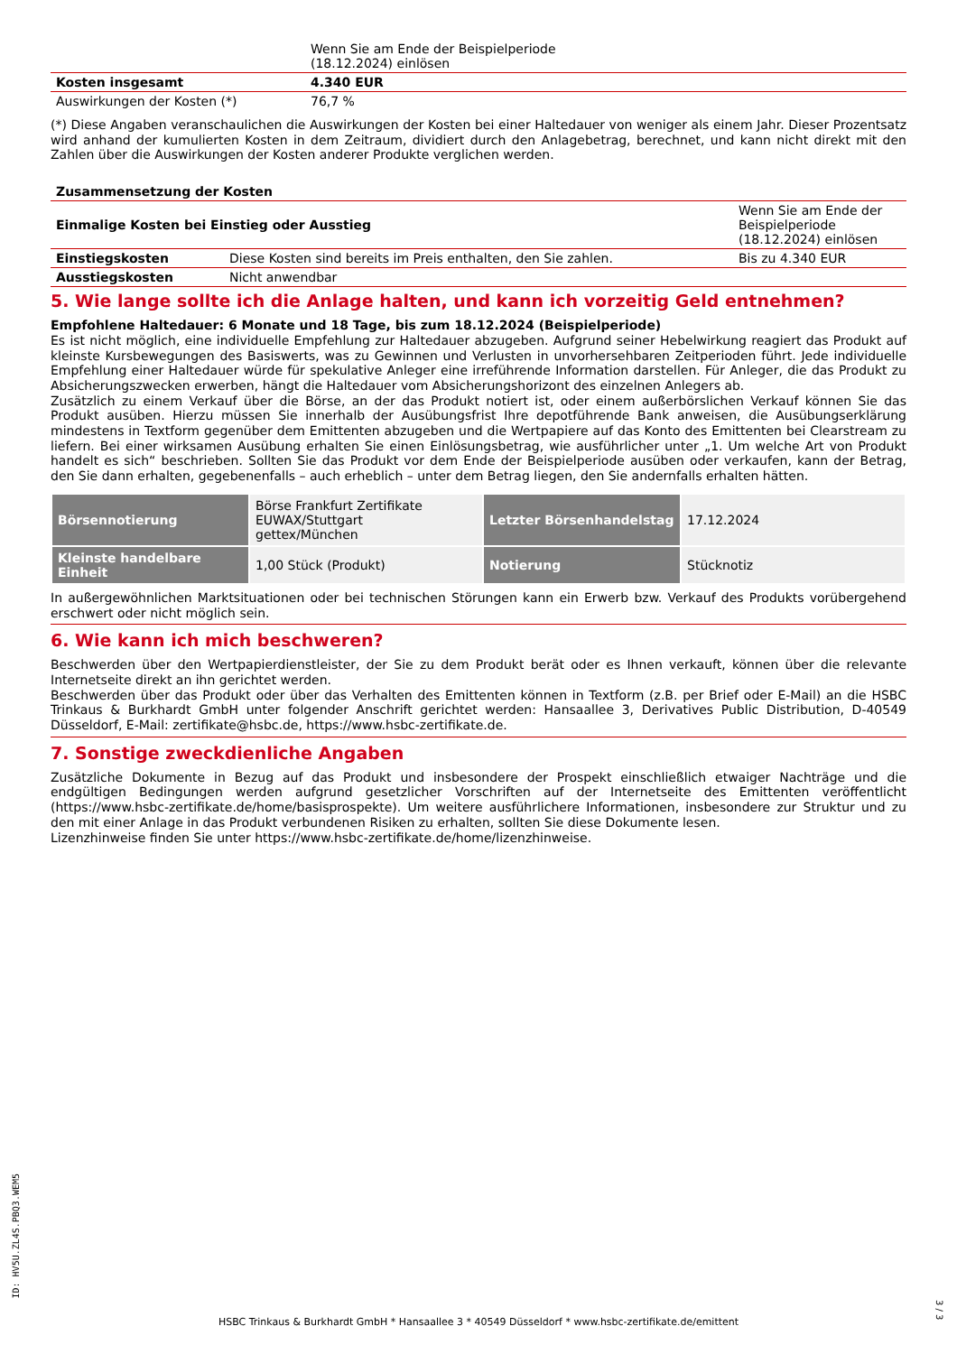| | Wenn Sie am Ende der Beispielperiode (18.12.2024) einlösen |
| Kosten insgesamt | 4.340 EUR |
| Auswirkungen der Kosten (*) | 76,7 % |
(*) Diese Angaben veranschaulichen die Auswirkungen der Kosten bei einer Haltedauer von weniger als einem Jahr. Dieser Prozentsatz wird anhand der kumulierten Kosten in dem Zeitraum, dividiert durch den Anlagebetrag, berechnet, und kann nicht direkt mit den Zahlen über die Auswirkungen der Kosten anderer Produkte verglichen werden.
| Zusammensetzung der Kosten | | |
| Einmalige Kosten bei Einstieg oder Ausstieg | | Wenn Sie am Ende der Beispielperiode (18.12.2024) einlösen |
| Einstiegskosten | Diese Kosten sind bereits im Preis enthalten, den Sie zahlen. | Bis zu 4.340 EUR |
| Ausstiegskosten | Nicht anwendbar | |
5. Wie lange sollte ich die Anlage halten, und kann ich vorzeitig Geld entnehmen?
Empfohlene Haltedauer: 6 Monate und 18 Tage, bis zum 18.12.2024 (Beispielperiode)
Es ist nicht möglich, eine individuelle Empfehlung zur Haltedauer abzugeben. Aufgrund seiner Hebelwirkung reagiert das Produkt auf kleinste Kursbewegungen des Basiswerts, was zu Gewinnen und Verlusten in unvorhersehbaren Zeitperioden führt. Jede individuelle Empfehlung einer Haltedauer würde für spekulative Anleger eine irreführende Information darstellen. Für Anleger, die das Produkt zu Absicherungszwecken erwerben, hängt die Haltedauer vom Absicherungshorizont des einzelnen Anlegers ab.
Zusätzlich zu einem Verkauf über die Börse, an der das Produkt notiert ist, oder einem außerbörslichen Verkauf können Sie das Produkt ausüben. Hierzu müssen Sie innerhalb der Ausübungsfrist Ihre depotführende Bank anweisen, die Ausübungserklärung mindestens in Textform gegenüber dem Emittenten abzugeben und die Wertpapiere auf das Konto des Emittenten bei Clearstream zu liefern. Bei einer wirksamen Ausübung erhalten Sie einen Einlösungsbetrag, wie ausführlicher unter „1. Um welche Art von Produkt handelt es sich“ beschrieben. Sollten Sie das Produkt vor dem Ende der Beispielperiode ausüben oder verkaufen, kann der Betrag, den Sie dann erhalten, gegebenenfalls – auch erheblich – unter dem Betrag liegen, den Sie andernfalls erhalten hätten.
| Börsennotierung | Börse Frankfurt Zertifikate EUWAX/Stuttgart gettex/München | Letzter Börsenhandelstag | 17.12.2024 |
| Kleinste handelbare Einheit | 1,00 Stück (Produkt) | Notierung | Stücknotiz |
In außergewöhnlichen Marktsituationen oder bei technischen Störungen kann ein Erwerb bzw. Verkauf des Produkts vorübergehend erschwert oder nicht möglich sein.
6. Wie kann ich mich beschweren?
Beschwerden über den Wertpapierdienstleister, der Sie zu dem Produkt berät oder es Ihnen verkauft, können über die relevante Internetseite direkt an ihn gerichtet werden.
Beschwerden über das Produkt oder über das Verhalten des Emittenten können in Textform (z.B. per Brief oder E-Mail) an die HSBC Trinkaus & Burkhardt GmbH unter folgender Anschrift gerichtet werden: Hansaallee 3, Derivatives Public Distribution, D-40549 Düsseldorf, E-Mail: zertifikate@hsbc.de, https://www.hsbc-zertifikate.de.
7. Sonstige zweckdienliche Angaben
Zusätzliche Dokumente in Bezug auf das Produkt und insbesondere der Prospekt einschließlich etwaiger Nachträge und die endgültigen Bedingungen werden aufgrund gesetzlicher Vorschriften auf der Internetseite des Emittenten veröffentlicht (https://www.hsbc-zertifikate.de/home/basisprospekte). Um weitere ausführlichere Informationen, insbesondere zur Struktur und zu den mit einer Anlage in das Produkt verbundenen Risiken zu erhalten, sollten Sie diese Dokumente lesen.
Lizenzhinweise finden Sie unter https://www.hsbc-zertifikate.de/home/lizenzhinweise.
ID: HV5U.ZL4S.PBQ3.WEM5
HSBC Trinkaus & Burkhardt GmbH * Hansaallee 3 * 40549 Düsseldorf * www.hsbc-zertifikate.de/emittent
3 / 3